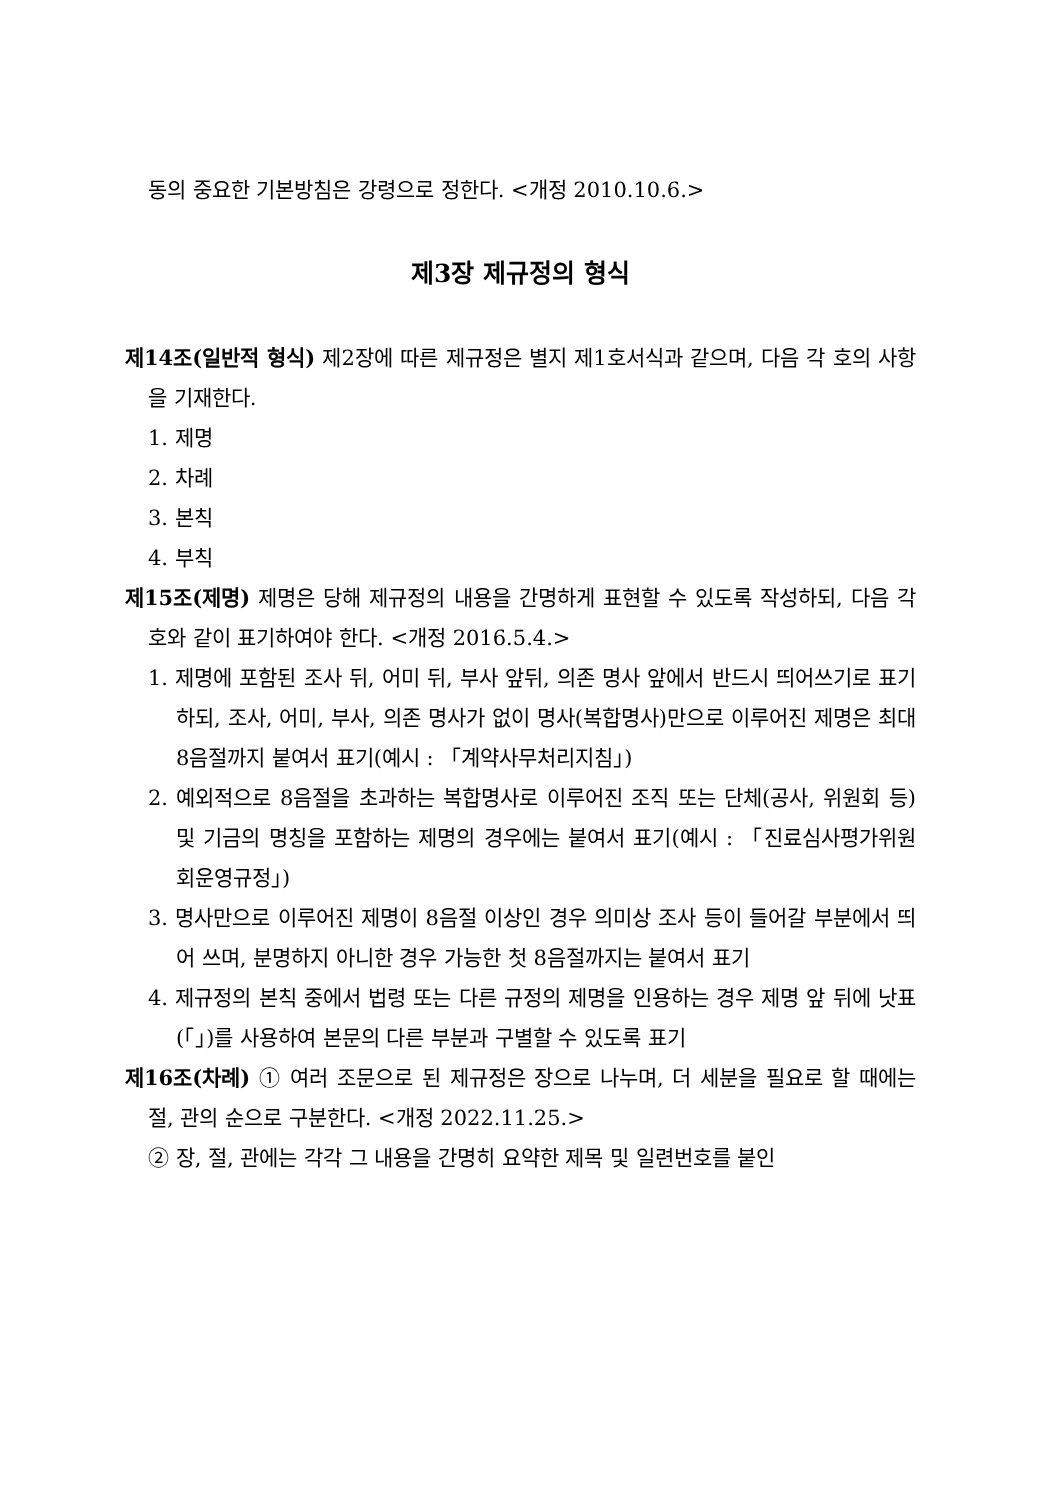동의 중요한 기본방침은 강령으로 정한다. <개정 2010.10.6.>
제3장 제규정의 형식
제14조(일반적 형식) 제2장에 따른 제규정은 별지 제1호서식과 같으며, 다음 각 호의 사항을 기재한다.
1. 제명
2. 차례
3. 본칙
4. 부칙
제15조(제명) 제명은 당해 제규정의 내용을 간명하게 표현할 수 있도록 작성하되, 다음 각 호와 같이 표기하여야 한다. <개정 2016.5.4.>
1. 제명에 포함된 조사 뒤, 어미 뒤, 부사 앞뒤, 의존 명사 앞에서 반드시 띄어쓰기로 표기하되, 조사, 어미, 부사, 의존 명사가 없이 명사(복합명사)만으로 이루어진 제명은 최대 8음절까지 붙여서 표기(예시 : 「계약사무처리지침」)
2. 예외적으로 8음절을 초과하는 복합명사로 이루어진 조직 또는 단체(공사, 위원회 등) 및 기금의 명칭을 포함하는 제명의 경우에는 붙여서 표기(예시 : 「진료심사평가위원회운영규정」)
3. 명사만으로 이루어진 제명이 8음절 이상인 경우 의미상 조사 등이 들어갈 부분에서 띄어 쓰며, 분명하지 아니한 경우 가능한 첫 8음절까지는 붙여서 표기
4. 제규정의 본칙 중에서 법령 또는 다른 규정의 제명을 인용하는 경우 제명 앞 뒤에 낫표(「」)를 사용하여 본문의 다른 부분과 구별할 수 있도록 표기
제16조(차례) ① 여러 조문으로 된 제규정은 장으로 나누며, 더 세분을 필요로 할 때에는 절, 관의 순으로 구분한다. <개정 2022.11.25.>
② 장, 절, 관에는 각각 그 내용을 간명히 요약한 제목 및 일련번호를 붙인